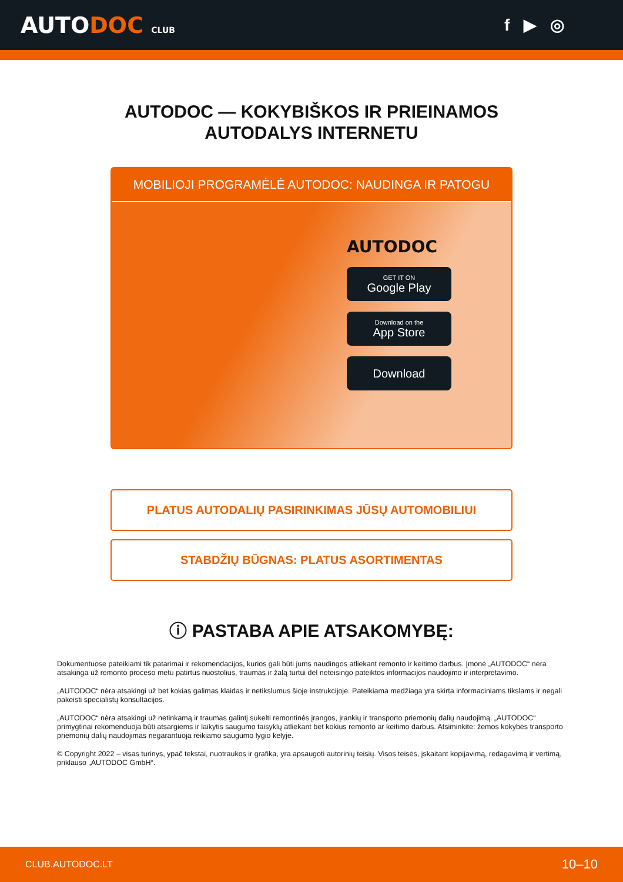AUTODOC CLUB
f ▶ ◎
AUTODOC — KOKYBIŠKOS IR PRIEINAMOS
AUTODALYS INTERNETU
MOBILIOJI PROGRAMĖLĖ AUTODOC: NAUDINGA IR PATOGU
AUTODOC
GET IT ON
Google Play
Download on the
App Store
Download
PLATUS AUTODALIŲ PASIRINKIMAS JŪSŲ AUTOMOBILIUI
STABDŽIŲ BŪGNAS: PLATUS ASORTIMENTAS
ⓘ PASTABA APIE ATSAKOMYBĘ:
Dokumentuose pateikiami tik patarimai ir rekomendacijos, kurios gali būti jums naudingos atliekant remonto ir keitimo darbus. Įmonė „AUTODOC“ nėra atsakinga už remonto proceso metu patirtus nuostolius, traumas ir žalą turtui dėl neteisingo pateiktos informacijos naudojimo ir interpretavimo.
„AUTODOC“ nėra atsakingi už bet kokias galimas klaidas ir netikslumus šioje instrukcijoje. Pateikiama medžiaga yra skirta informaciniams tikslams ir negali pakeisti specialistų konsultacijos.
„AUTODOC“ nėra atsakingi už netinkamą ir traumas galintį sukelti remontinės įrangos, įrankių ir transporto priemonių dalių naudojimą. „AUTODOC“ primygtinai rekomenduoja būti atsargiems ir laikytis saugumo taisyklų atliekant bet kokius remonto ar keitimo darbus. Atsiminkite: žemos kokybės transporto priemonių dalių naudojimas negarantuoja reikiamo saugumo lygio kelyje.
© Copyright 2022 – visas turinys, ypač tekstai, nuotraukos ir grafika, yra apsaugoti autorinių teisių. Visos teisės, įskaitant kopijavimą, redagavimą ir vertimą, priklauso „AUTODOC GmbH“.
CLUB.AUTODOC.LT 10–10